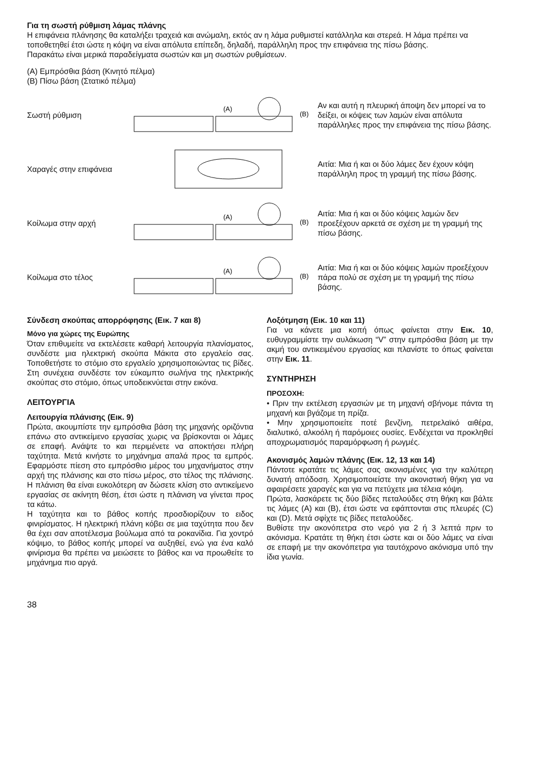Για τη σωστή ρύθμιση λάμας πλάνης
Η επιφάνεια πλάνησης θα καταλήξει τραχειά και ανώμαλη, εκτός αν η λάμα ρυθμιστεί κατάλληλα και στερεά. Η λάμα πρέπει να τοποθετηθεί έτσι ώστε η κόψη να είναι απόλυτα επίπεδη, δηλαδή, παράλληλη προς την επιφάνεια της πίσω βάσης.
Παρακάτω είναι μερικά παραδείγματα σωστών και μη σωστών ρυθμίσεων.
(A) Εμπρόσθια βάση (Κινητό πέλμα)
(B) Πίσω βάση (Στατικό πέλμα)
Σωστή ρύθμιση
(A)
(B)
Αν και αυτή η πλευρική άποψη δεν μπορεί να το δείξει, οι κόψεις των λαμών είναι απόλυτα παράλληλες προς την επιφάνεια της πίσω βάσης.
Χαραγές στην επιφάνεια
Αιτία: Μια ή και οι δύο λάμες δεν έχουν κόψη παράλληλη προς τη γραμμή της πίσω βάσης.
Κοίλωμα στην αρχή
(A)
(B)
Αιτία: Μια ή και οι δύο κόψεις λαμών δεν προεξέχουν αρκετά σε σχέση με τη γραμμή της πίσω βάσης.
Κοίλωμα στο τέλος
(A)
(B)
Αιτία: Μια ή και οι δύο κόψεις λαμών προεξέχουν πάρα πολύ σε σχέση με τη γραμμή της πίσω βάσης.
Σύνδεση σκούπας απορρόφησης (Εικ. 7 και 8)
Μόνο για χώρες της Ευρώπης
Όταν επιθυμείτε να εκτελέσετε καθαρή λειτουργία πλανίσματος, συνδέστε μια ηλεκτρική σκούπα Μάκιτα στο εργαλείο σας. Τοποθετήστε το στόμιο στο εργαλείο χρησιμοποιώντας τις βίδες. Στη συνέχεια συνδέστε τον εύκαμπτο σωλήνα της ηλεκτρικής σκούπας στο στόμιο, όπως υποδεικνύεται στην εικόνα.
ΛΕΙΤΟΥΡΓΙΑ
Λειτουργία πλάνισης (Εικ. 9)
Πρώτα, ακουμπίστε την εμπρόσθια βάση της μηχανής οριζόντια επάνω στο αντικείμενο εργασίας χωρις να βρίσκονται οι λάμες σε επαφή. Ανάψτε το και περιμένετε να αποκτήσει πλήρη ταχύτητα. Μετά κινήστε το μηχάνημα απαλά προς τα εμπρός. Εφαρμόστε πίεση στο εμπρόσθιο μέρος του μηχανήματος στην αρχή της πλάνισης και στο πίσω μέρος, στο τέλος της πλάνισης. Η πλάνιση θα είναι ευκολότερη αν δώσετε κλίση στο αντικείμενο εργασίας σε ακίνητη θέση, έτσι ώστε η πλάνιση να γίνεται προς τα κάτω.
Η ταχύτητα και το βάθος κοπής προσδιορίζουν το ειδος φινιρίσματος. Η ηλεκτρική πλάνη κόβει σε μια ταχύτητα που δεν θα έχει σαν αποτέλεσμα βούλωμα από τα ροκανίδια. Για χοντρό κόψιμο, το βάθος κοπής μπορεί να αυξηθεί, ενώ για ένα καλό φινίρισμα θα πρέπει να μειώσετε το βάθος και να προωθείτε το μηχάνημα πιο αργά.
Λοξότμηση (Εικ. 10 και 11)
Για να κάνετε μια κοπή όπως φαίνεται στην Εικ. 10, ευθυγραμμίστε την αυλάκωση “V” στην εμπρόσθια βάση με την ακμή του αντικειμένου εργασίας και πλανίστε το όπως φαίνεται στην Εικ. 11.
ΣΥΝΤΗΡΗΣΗ
ΠΡΟΣΟΧΗ:
• Πριν την εκτέλεση εργασιών με τη μηχανή σβήνομε πάντα τη μηχανή και βγάζομε τη πρίζα.
• Μην χρησιμοποιείτε ποτέ βενζίνη, πετρελαϊκό αιθέρα, διαλυτικό, αλκοόλη ή παρόμοιες ουσίες. Ενδέχεται να προκληθεί αποχρωματισμός παραμόρφωση ή ρωγμές.
Ακονισμός λαμών πλάνης (Εικ. 12, 13 και 14)
Πάντοτε κρατάτε τις λάμες σας ακονισμένες για την καλύτερη δυνατή απόδοση. Χρησιμοποιείστε την ακονιστική θήκη για να αφαιρέσετε χαραγές και για να πετύχετε μια τέλεια κόψη.
Πρώτα, λασκάρετε τις δύο βίδες πεταλούδες στη θήκη και βάλτε τις λάμες (A) και (B), έτσι ώστε να εφάπτονται στις πλευρές (C) και (D). Μετά σφίχτε τις βίδες πεταλούδες.
Βυθίστε την ακονόπετρα στο νερό για 2 ή 3 λεπτά πριν το ακόνισμα. Κρατάτε τη θήκη έτσι ώστε και οι δύο λάμες να είναι σε επαφή με την ακονόπετρα για ταυτόχρονο ακόνισμα υπό την ίδια γωνία.
38